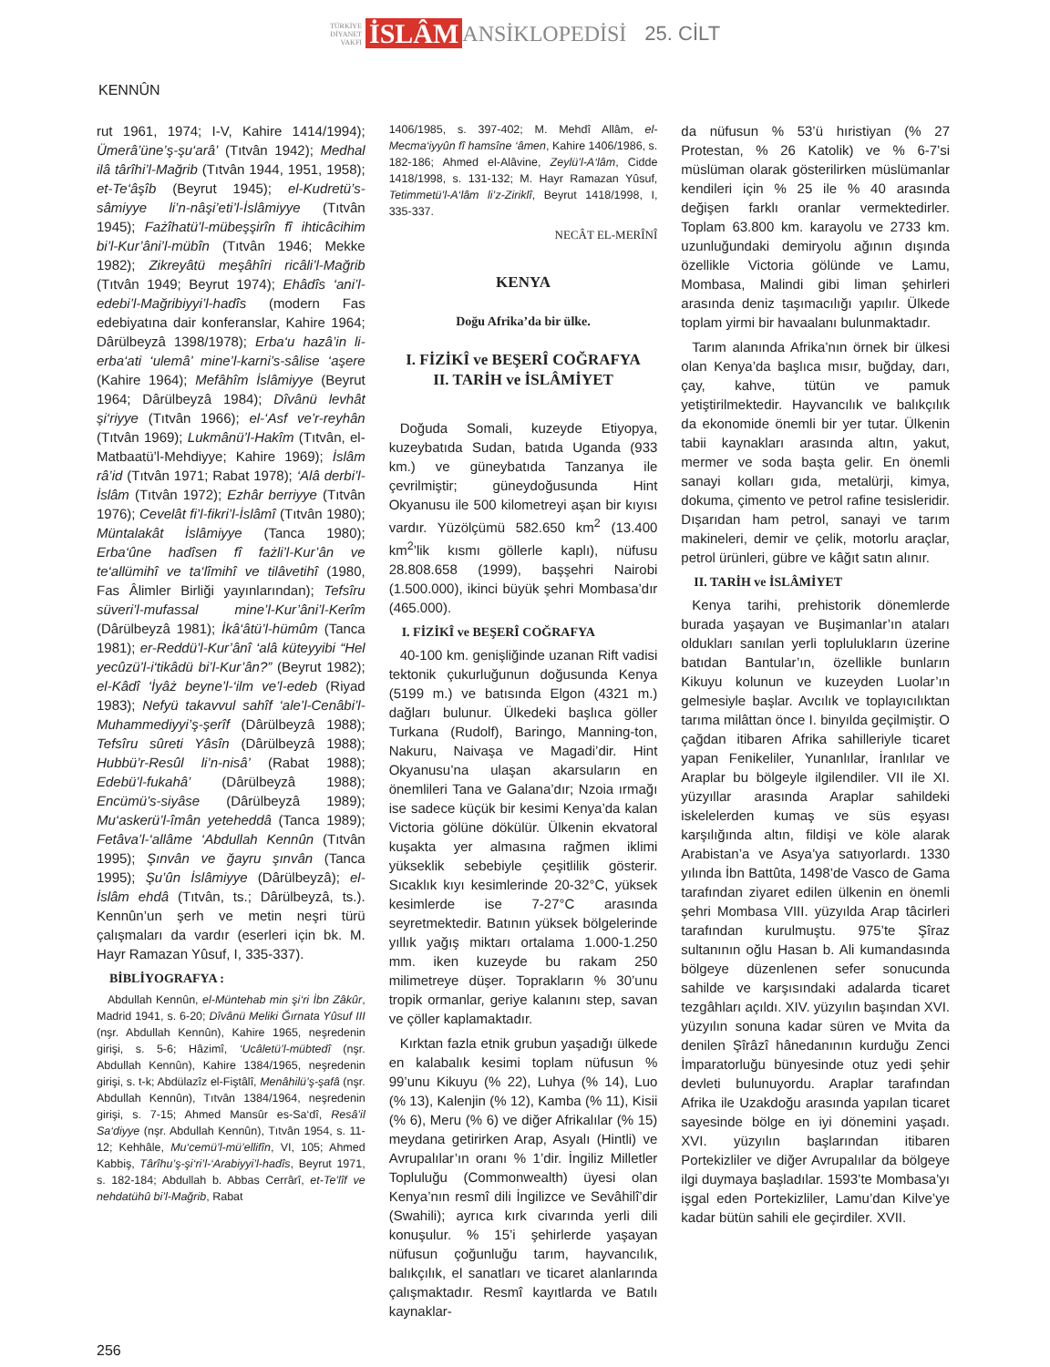TÜRKİYE
DİYANET
VAKFI İSLÂM ANSİKLOPEDİSİ 25. CİLT
KENNÛN
rut 1961, 1974; I-V, Kahire 1414/1994); Ümerâ’üne’ş-şu‘arâ’ (Tıtvân 1942); Medhal ilâ târîhi’l-Mağrib (Tıtvân 1944, 1951, 1958); et-Te‘âşîb (Beyrut 1945); el-Kudretü’s-sâmiyye li’n-nâşi’eti’l-İslâmiyye (Tıtvân 1945); Fażîhatü’l-mübeşşirîn fî ihticâcihim bi’l-Kur’âni’l-mübîn (Tıtvân 1946; Mekke 1982); Zikreyâtü meşâhîri ricâli’l-Mağrib (Tıtvân 1949; Beyrut 1974); Ehâdîs ‘ani’l-edebi’l-Mağribiyyi’l-hadîs (modern Fas edebiyatına dair konferanslar, Kahire 1964; Dârülbeyzâ 1398/1978); Erba‘u hazâ’in li-erba‘ati ‘ulemâ’ mine’l-karni’s-sâlise ‘aşere (Kahire 1964); Mefâhîm İslâmiyye (Beyrut 1964; Dârülbeyzâ 1984); Dîvânü levhât şi‘riyye (Tıtvân 1966); el-‘Asf ve’r-reyhân (Tıtvân 1969); Lukmânü’l-Hakîm (Tıtvân, el-Matbaatü’l-Mehdiyye; Kahire 1969); İslâm râ’id (Tıtvân 1971; Rabat 1978); ‘Alâ derbi’l-İslâm (Tıtvân 1972); Ezhâr berriyye (Tıtvân 1976); Cevelât fi’l-fikri’l-İslâmî (Tıtvân 1980); Müntalakât İslâmiyye (Tanca 1980); Erba‘ûne hadîsen fî fażli’l-Kur’ân ve te‘allümihî ve ta‘lîmihî ve tilâvetihî (1980, Fas Âlimler Birliği yayınlarından); Tefsîru süveri’l-mufassal mine’l-Kur’âni’l-Kerîm (Dârülbeyzâ 1981); İkâ‘âtü’l-hümûm (Tanca 1981); er-Reddü’l-Kur’ânî ‘alâ küteyyibi “Hel yecûzü’l-i‘tikâdü bi’l-Kur’ân?” (Beyrut 1982); el-Kâdî ‘İyâż beyne’l-‘ilm ve’l-edeb (Riyad 1983); Nefyü takavvul sahîf ‘ale’l-Cenâbi’l-Muhammediyyi’ş-şerîf (Dârülbeyzâ 1988); Tefsîru sûreti Yâsîn (Dârülbeyzâ 1988); Hubbü’r-Resûl li’n-nisâ’ (Rabat 1988); Edebü’l-fukahâ’ (Dârülbeyzâ 1988); Encümü’s-siyâse (Dârülbeyzâ 1989); Mu‘askerü’l-îmân yeteheddâ (Tanca 1989); Fetâva’l-‘allâme ‘Abdullah Kennûn (Tıtvân 1995); Şınvân ve ğayru şınvân (Tanca 1995); Şu’ûn İslâmiyye (Dârülbeyzâ); el-İslâm ehdâ (Tıtvân, ts.; Dârülbeyzâ, ts.). Kennûn’un şerh ve metin neşri türü çalışmaları da vardır (eserleri için bk. M. Hayr Ramazan Yûsuf, I, 335-337).
BİBLİYOGRAFYA :
Abdullah Kennûn, el-Müntehab min şi‘ri İbn Zâkûr, Madrid 1941, s. 6-20; Dîvânü Meliki Ğırnata Yûsuf III (nşr. Abdullah Kennûn), Kahire 1965, neşredenin girişi, s. 5-6; Hâzimî, ‘Ucâletü’l-mübtedî (nşr. Abdullah Kennûn), Kahire 1384/1965, neşredenin girişi, s. t-k; Abdülazîz el-Fiştâlî, Menâhilü’ş-şafâ (nşr. Abdullah Kennûn), Tıtvân 1384/1964, neşredenin girişi, s. 7-15; Ahmed Mansûr es-Sa‘dî, Resâ’il Sa‘diyye (nşr. Abdullah Kennûn), Tıtvân 1954, s. 11-12; Kehhâle, Mu‘cemü’l-mü’ellifîn, VI, 105; Ahmed Kabbiş, Târîhu’ş-şi‘ri’l-‘Arabiyyi’l-hadîs, Beyrut 1971, s. 182-184; Abdullah b. Abbas Cerrârî, et-Te’lîf ve nehdatühû bi’l-Mağrib, Rabat
1406/1985, s. 397-402; M. Mehdî Allâm, el-Mecma‘iyyûn fî hamsîne ‘âmen, Kahire 1406/1986, s. 182-186; Ahmed el-Alâvine, Zeylü’l-A‘lâm, Cidde 1418/1998, s. 131-132; M. Hayr Ramazan Yûsuf, Tetimmetü’l-A‘lâm li’z-Ziriklî, Beyrut 1418/1998, I, 335-337.
NECÂT EL-MERÎNÎ
KENYA
Doğu Afrika’da bir ülke.
I. FİZİKÎ ve BEŞERÎ COĞRAFYA
II. TARİH ve İSLÂMİYET
Doğuda Somali, kuzeyde Etiyopya, kuzeybatıda Sudan, batıda Uganda (933 km.) ve güneybatıda Tanzanya ile çevrilmiştir; güneydoğusunda Hint Okyanusu ile 500 kilometreyi aşan bir kıyısı vardır. Yüzölçümü 582.650 km<sup>2</sup> (13.400 km<sup>2</sup>’lik kısmı göllerle kaplı), nüfusu 28.808.658 (1999), başşehri Nairobi (1.500.000), ikinci büyük şehri Mombasa’dır (465.000).
I. FİZİKÎ ve BEŞERÎ COĞRAFYA
40-100 km. genişliğinde uzanan Rift vadisi tektonik çukurluğunun doğusunda Kenya (5199 m.) ve batısında Elgon (4321 m.) dağları bulunur. Ülkedeki başlıca göller Turkana (Rudolf), Baringo, Manning-ton, Nakuru, Naivaşa ve Magadi’dir. Hint Okyanusu’na ulaşan akarsuların en önemlileri Tana ve Galana’dır; Nzoia ırmağı ise sadece küçük bir kesimi Kenya’da kalan Victoria gölüne dökülür. Ülkenin ekvatoral kuşakta yer almasına rağmen iklimi yükseklik sebebiyle çeşitlilik gösterir. Sıcaklık kıyı kesimlerinde 20-32°C, yüksek kesimlerde ise 7-27°C arasında seyretmektedir. Batının yüksek bölgelerinde yıllık yağış miktarı ortalama 1.000-1.250 mm. iken kuzeyde bu rakam 250 milimetreye düşer. Toprakların % 30’unu tropik ormanlar, geriye kalanını step, savan ve çöller kaplamaktadır.
Kırktan fazla etnik grubun yaşadığı ülkede en kalabalık kesimi toplam nüfusun % 99’unu Kikuyu (% 22), Luhya (% 14), Luo (% 13), Kalenjin (% 12), Kamba (% 11), Kisii (% 6), Meru (% 6) ve diğer Afrikalılar (% 15) meydana getirirken Arap, Asyalı (Hintli) ve Avrupalılar’ın oranı % 1’dir. İngiliz Milletler Topluluğu (Commonwealth) üyesi olan Kenya’nın resmî dili İngilizce ve Sevâhilî’dir (Swahili); ayrıca kırk civarında yerli dili konuşulur. % 15’i şehirlerde yaşayan nüfusun çoğunluğu tarım, hayvancılık, balıkçılık, el sanatları ve ticaret alanlarında çalışmaktadır. Resmî kayıtlarda ve Batılı kaynaklar-
da nüfusun % 53’ü hıristiyan (% 27 Protestan, % 26 Katolik) ve % 6-7’si müslüman olarak gösterilirken müslümanlar kendileri için % 25 ile % 40 arasında değişen farklı oranlar vermektedirler. Toplam 63.800 km. karayolu ve 2733 km. uzunluğundaki demiryolu ağının dışında özellikle Victoria gölünde ve Lamu, Mombasa, Malindi gibi liman şehirleri arasında deniz taşımacılığı yapılır. Ülkede toplam yirmi bir havaalanı bulunmaktadır.
Tarım alanında Afrika’nın örnek bir ülkesi olan Kenya’da başlıca mısır, buğday, darı, çay, kahve, tütün ve pamuk yetiştirilmektedir. Hayvancılık ve balıkçılık da ekonomide önemli bir yer tutar. Ülkenin tabii kaynakları arasında altın, yakut, mermer ve soda başta gelir. En önemli sanayi kolları gıda, metalürji, kimya, dokuma, çimento ve petrol rafine tesisleridir. Dışarıdan ham petrol, sanayi ve tarım makineleri, demir ve çelik, motorlu araçlar, petrol ürünleri, gübre ve kâğıt satın alınır.
II. TARİH ve İSLÂMİYET
Kenya tarihi, prehistorik dönemlerde burada yaşayan ve Buşimanlar’ın ataları oldukları sanılan yerli toplulukların üzerine batıdan Bantular’ın, özellikle bunların Kikuyu kolunun ve kuzeyden Luolar’ın gelmesiyle başlar. Avcılık ve toplayıcılıktan tarıma milâttan önce I. binyılda geçilmiştir. O çağdan itibaren Afrika sahilleriyle ticaret yapan Fenikeliler, Yunanlılar, İranlılar ve Araplar bu bölgeyle ilgilendiler. VII ile XI. yüzyıllar arasında Araplar sahildeki iskelelerden kumaş ve süs eşyası karşılığında altın, fildişi ve köle alarak Arabistan’a ve Asya’ya satıyorlardı. 1330 yılında İbn Battûta, 1498’de Vasco de Gama tarafından ziyaret edilen ülkenin en önemli şehri Mombasa VIII. yüzyılda Arap tâcirleri tarafından kurulmuştu. 975’te Şîraz sultanının oğlu Hasan b. Ali kumandasında bölgeye düzenlenen sefer sonucunda sahilde ve karşısındaki adalarda ticaret tezgâhları açıldı. XIV. yüzyılın başından XVI. yüzyılın sonuna kadar süren ve Mvita da denilen Şîrâzî hânedanının kurduğu Zenci İmparatorluğu bünyesinde otuz yedi şehir devleti bulunuyordu. Araplar tarafından Afrika ile Uzakdoğu arasında yapılan ticaret sayesinde bölge en iyi dönemini yaşadı. XVI. yüzyılın başlarından itibaren Portekizliler ve diğer Avrupalılar da bölgeye ilgi duymaya başladılar. 1593’te Mombasa’yı işgal eden Portekizliler, Lamu’dan Kilve’ye kadar bütün sahili ele geçirdiler. XVII.
256